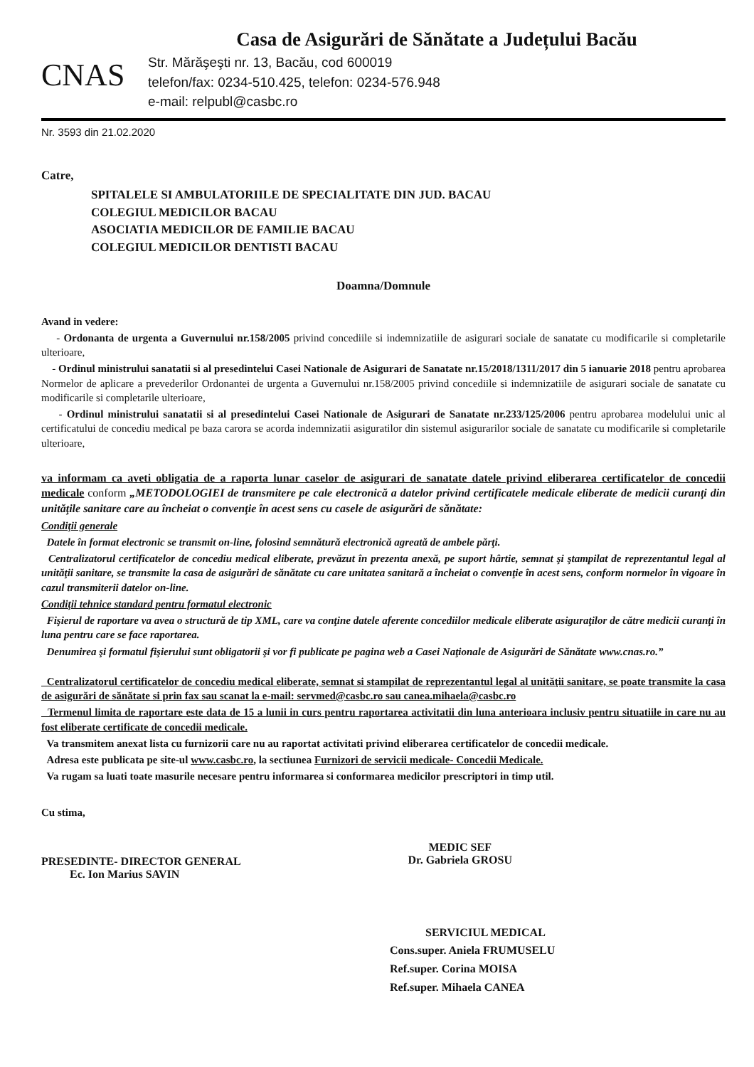CNAS
Casa de Asigurări de Sănătate a Județului Bacău
Str. Mărăşeşti nr. 13, Bacău, cod 600019
telefon/fax: 0234-510.425, telefon: 0234-576.948
e-mail: relpubl@casbc.ro
Nr. 3593 din 21.02.2020
Catre,
SPITALELE SI AMBULATORIILE DE SPECIALITATE DIN JUD. BACAU
COLEGIUL MEDICILOR BACAU
ASOCIATIA MEDICILOR DE FAMILIE BACAU
COLEGIUL MEDICILOR DENTISTI BACAU
Doamna/Domnule
Avand in vedere:
- Ordonanta de urgenta a Guvernului nr.158/2005 privind concediile si indemnizatiile de asigurari sociale de sanatate cu modificarile si completarile ulterioare,
- Ordinul ministrului sanatatii si al presedintelui Casei Nationale de Asigurari de Sanatate nr.15/2018/1311/2017 din 5 ianuarie 2018 pentru aprobarea Normelor de aplicare a prevederilor Ordonantei de urgenta a Guvernului nr.158/2005 privind concediile si indemnizatiile de asigurari sociale de sanatate cu modificarile si completarile ulterioare,
- Ordinul ministrului sanatatii si al presedintelui Casei Nationale de Asigurari de Sanatate nr.233/125/2006 pentru aprobarea modelului unic al certificatului de concediu medical pe baza carora se acorda indemnizatii asiguratilor din sistemul asigurarilor sociale de sanatate cu modificarile si completarile ulterioare,
va informam ca aveti obligatia de a raporta lunar caselor de asigurari de sanatate datele privind eliberarea certificatelor de concedii medicale conform „METODOLOGIEI de transmitere pe cale electronică a datelor privind certificatele medicale eliberate de medicii curanţi din unităţile sanitare care au încheiat o convenţie în acest sens cu casele de asigurări de sănătate:
Condiţii generale
Datele în format electronic se transmit on-line, folosind semnătură electronică agreată de ambele părţi.
Centralizatorul certificatelor de concediu medical eliberate, prevăzut în prezenta anexă, pe suport hârtie, semnat şi ştampilat de reprezentantul legal al unităţii sanitare, se transmite la casa de asigurări de sănătate cu care unitatea sanitară a încheiat o convenţie în acest sens, conform normelor în vigoare în cazul transmiterii datelor on-line.
Condiţii tehnice standard pentru formatul electronic
Fişierul de raportare va avea o structură de tip XML, care va conţine datele aferente concediilor medicale eliberate asiguraţilor de către medicii curanţi în luna pentru care se face raportarea.
Denumirea şi formatul fişierului sunt obligatorii şi vor fi publicate pe pagina web a Casei Naţionale de Asigurări de Sănătate www.cnas.ro.”
Centralizatorul certificatelor de concediu medical eliberate, semnat si stampilat de reprezentantul legal al unităţii sanitare, se poate transmite la casa de asigurări de sănătate si prin fax sau scanat la e-mail: servmed@casbc.ro sau canea.mihaela@casbc.ro
Termenul limita de raportare este data de 15 a lunii in curs pentru raportarea activitatii din luna anterioara inclusiv pentru situatiile in care nu au fost eliberate certificate de concedii medicale.
Va transmitem anexat lista cu furnizorii care nu au raportat activitati privind eliberarea certificatelor de concedii medicale.
Adresa este publicata pe site-ul www.casbc.ro, la sectiunea Furnizori de servicii medicale- Concedii Medicale.
Va rugam sa luati toate masurile necesare pentru informarea si conformarea medicilor prescriptori in timp util.
Cu stima,
PRESEDINTE- DIRECTOR GENERAL
Ec. Ion Marius SAVIN
MEDIC SEF
Dr. Gabriela GROSU
SERVICIUL MEDICAL
Cons.super. Aniela FRUMUSELU
Ref.super. Corina MOISA
Ref.super. Mihaela CANEA